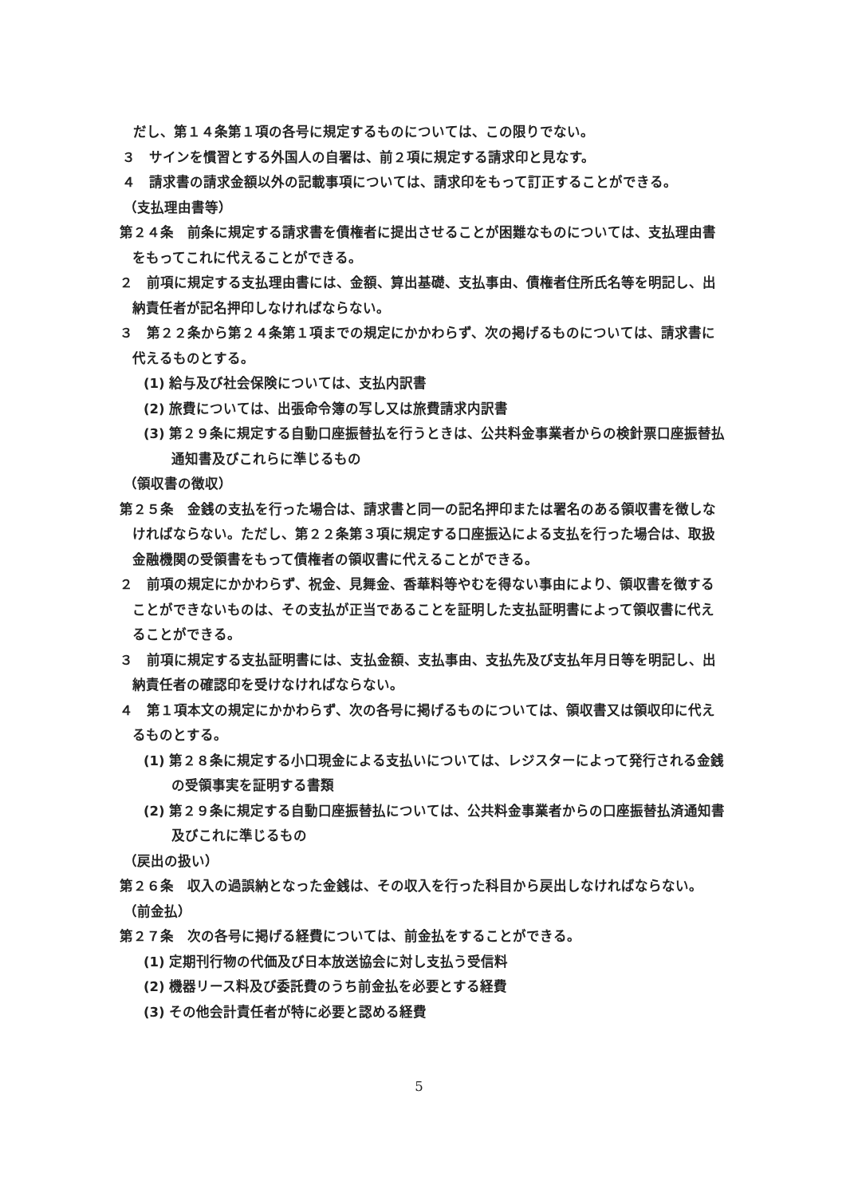だし、第１４条第１項の各号に規定するものについては、この限りでない。
３　サインを慣習とする外国人の自署は、前２項に規定する請求印と見なす。
４　請求書の請求金額以外の記載事項については、請求印をもって訂正することができる。
（支払理由書等）
第２４条　前条に規定する請求書を債権者に提出させることが困難なものについては、支払理由書をもってこれに代えることができる。
２　前項に規定する支払理由書には、金額、算出基礎、支払事由、債権者住所氏名等を明記し、出納責任者が記名押印しなければならない。
３　第２２条から第２４条第１項までの規定にかかわらず、次の掲げるものについては、請求書に代えるものとする。
(1) 給与及び社会保険については、支払内訳書
(2) 旅費については、出張命令簿の写し又は旅費請求内訳書
(3) 第２９条に規定する自動口座振替払を行うときは、公共料金事業者からの検針票口座振替払通知書及びこれらに準じるもの
（領収書の徴収）
第２５条　金銭の支払を行った場合は、請求書と同一の記名押印または署名のある領収書を徴しなければならない。ただし、第２２条第３項に規定する口座振込による支払を行った場合は、取扱金融機関の受領書をもって債権者の領収書に代えることができる。
２　前項の規定にかかわらず、祝金、見舞金、香華料等やむを得ない事由により、領収書を徴することができないものは、その支払が正当であることを証明した支払証明書によって領収書に代えることができる。
３　前項に規定する支払証明書には、支払金額、支払事由、支払先及び支払年月日等を明記し、出納責任者の確認印を受けなければならない。
４　第１項本文の規定にかかわらず、次の各号に掲げるものについては、領収書又は領収印に代えるものとする。
(1) 第２８条に規定する小口現金による支払いについては、レジスターによって発行される金銭の受領事実を証明する書類
(2) 第２９条に規定する自動口座振替払については、公共料金事業者からの口座振替払済通知書及びこれに準じるもの
（戻出の扱い）
第２６条　収入の過誤納となった金銭は、その収入を行った科目から戻出しなければならない。
（前金払）
第２７条　次の各号に掲げる経費については、前金払をすることができる。
(1) 定期刊行物の代価及び日本放送協会に対し支払う受信料
(2) 機器リース料及び委託費のうち前金払を必要とする経費
(3) その他会計責任者が特に必要と認める経費
5